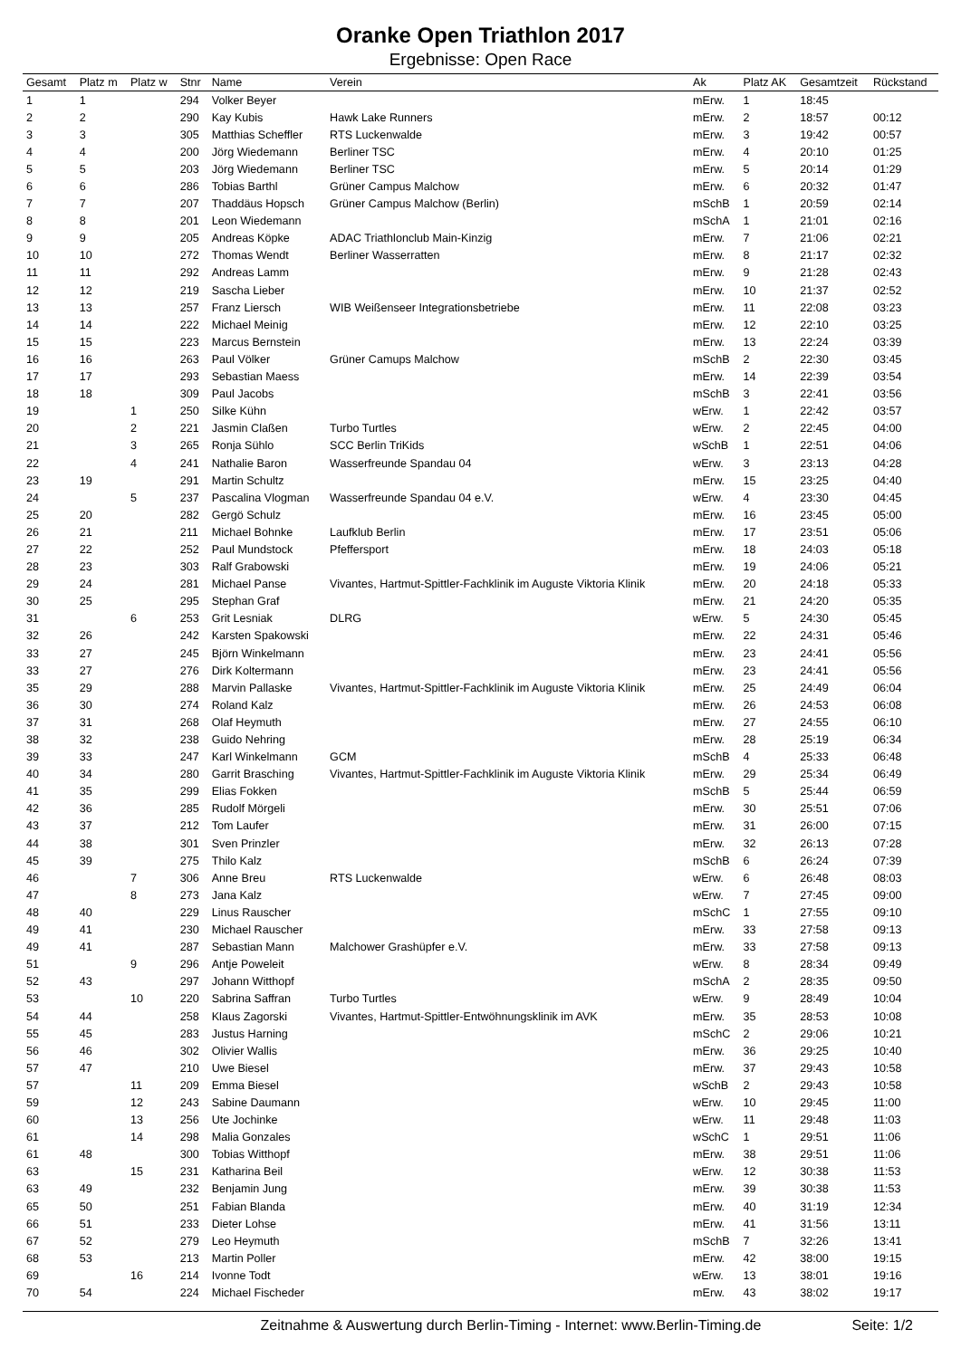Oranke Open Triathlon 2017
Ergebnisse: Open Race
| Gesamt | Platz m | Platz w | Stnr | Name | Verein | Ak | Platz AK | Gesamtzeit | Rückstand |
| --- | --- | --- | --- | --- | --- | --- | --- | --- | --- |
| 1 | 1 | | 294 | Volker Beyer | | mErw. | 1 | 18:45 | |
| 2 | 2 | | 290 | Kay Kubis | Hawk Lake Runners | mErw. | 2 | 18:57 | 00:12 |
| 3 | 3 | | 305 | Matthias Scheffler | RTS Luckenwalde | mErw. | 3 | 19:42 | 00:57 |
| 4 | 4 | | 200 | Jörg Wiedemann | Berliner TSC | mErw. | 4 | 20:10 | 01:25 |
| 5 | 5 | | 203 | Jörg Wiedemann | Berliner TSC | mErw. | 5 | 20:14 | 01:29 |
| 6 | 6 | | 286 | Tobias Barthl | Grüner Campus Malchow | mErw. | 6 | 20:32 | 01:47 |
| 7 | 7 | | 207 | Thaddäus Hopsch | Grüner Campus Malchow (Berlin) | mSchB | 1 | 20:59 | 02:14 |
| 8 | 8 | | 201 | Leon Wiedemann | | mSchA | 1 | 21:01 | 02:16 |
| 9 | 9 | | 205 | Andreas Köpke | ADAC Triathlonclub Main-Kinzig | mErw. | 7 | 21:06 | 02:21 |
| 10 | 10 | | 272 | Thomas Wendt | Berliner Wasserratten | mErw. | 8 | 21:17 | 02:32 |
| 11 | 11 | | 292 | Andreas Lamm | | mErw. | 9 | 21:28 | 02:43 |
| 12 | 12 | | 219 | Sascha Lieber | | mErw. | 10 | 21:37 | 02:52 |
| 13 | 13 | | 257 | Franz Liersch | WIB Weißenseer Integrationsbetriebe | mErw. | 11 | 22:08 | 03:23 |
| 14 | 14 | | 222 | Michael Meinig | | mErw. | 12 | 22:10 | 03:25 |
| 15 | 15 | | 223 | Marcus Bernstein | | mErw. | 13 | 22:24 | 03:39 |
| 16 | 16 | | 263 | Paul Völker | Grüner Camups Malchow | mSchB | 2 | 22:30 | 03:45 |
| 17 | 17 | | 293 | Sebastian Maess | | mErw. | 14 | 22:39 | 03:54 |
| 18 | 18 | | 309 | Paul Jacobs | | mSchB | 3 | 22:41 | 03:56 |
| 19 | | 1 | 250 | Silke Kühn | | wErw. | 1 | 22:42 | 03:57 |
| 20 | | 2 | 221 | Jasmin Claßen | Turbo Turtles | wErw. | 2 | 22:45 | 04:00 |
| 21 | | 3 | 265 | Ronja Sühlo | SCC Berlin TriKids | wSchB | 1 | 22:51 | 04:06 |
| 22 | | 4 | 241 | Nathalie Baron | Wasserfreunde Spandau 04 | wErw. | 3 | 23:13 | 04:28 |
| 23 | 19 | | 291 | Martin Schultz | | mErw. | 15 | 23:25 | 04:40 |
| 24 | | 5 | 237 | Pascalina Vlogman | Wasserfreunde Spandau 04 e.V. | wErw. | 4 | 23:30 | 04:45 |
| 25 | 20 | | 282 | Gergö Schulz | | mErw. | 16 | 23:45 | 05:00 |
| 26 | 21 | | 211 | Michael Bohnke | Laufklub Berlin | mErw. | 17 | 23:51 | 05:06 |
| 27 | 22 | | 252 | Paul Mundstock | Pfeffersport | mErw. | 18 | 24:03 | 05:18 |
| 28 | 23 | | 303 | Ralf Grabowski | | mErw. | 19 | 24:06 | 05:21 |
| 29 | 24 | | 281 | Michael Panse | Vivantes, Hartmut-Spittler-Fachklinik im Auguste Viktoria Klinik | mErw. | 20 | 24:18 | 05:33 |
| 30 | 25 | | 295 | Stephan Graf | | mErw. | 21 | 24:20 | 05:35 |
| 31 | | 6 | 253 | Grit Lesniak | DLRG | wErw. | 5 | 24:30 | 05:45 |
| 32 | 26 | | 242 | Karsten Spakowski | | mErw. | 22 | 24:31 | 05:46 |
| 33 | 27 | | 245 | Björn Winkelmann | | mErw. | 23 | 24:41 | 05:56 |
| 33 | 27 | | 276 | Dirk Koltermann | | mErw. | 23 | 24:41 | 05:56 |
| 35 | 29 | | 288 | Marvin Pallaske | Vivantes, Hartmut-Spittler-Fachklinik im Auguste Viktoria Klinik | mErw. | 25 | 24:49 | 06:04 |
| 36 | 30 | | 274 | Roland Kalz | | mErw. | 26 | 24:53 | 06:08 |
| 37 | 31 | | 268 | Olaf Heymuth | | mErw. | 27 | 24:55 | 06:10 |
| 38 | 32 | | 238 | Guido Nehring | | mErw. | 28 | 25:19 | 06:34 |
| 39 | 33 | | 247 | Karl Winkelmann | GCM | mSchB | 4 | 25:33 | 06:48 |
| 40 | 34 | | 280 | Garrit Brasching | Vivantes, Hartmut-Spittler-Fachklinik im Auguste Viktoria Klinik | mErw. | 29 | 25:34 | 06:49 |
| 41 | 35 | | 299 | Elias Fokken | | mSchB | 5 | 25:44 | 06:59 |
| 42 | 36 | | 285 | Rudolf Mörgeli | | mErw. | 30 | 25:51 | 07:06 |
| 43 | 37 | | 212 | Tom Laufer | | mErw. | 31 | 26:00 | 07:15 |
| 44 | 38 | | 301 | Sven Prinzler | | mErw. | 32 | 26:13 | 07:28 |
| 45 | 39 | | 275 | Thilo Kalz | | mSchB | 6 | 26:24 | 07:39 |
| 46 | | 7 | 306 | Anne Breu | RTS Luckenwalde | wErw. | 6 | 26:48 | 08:03 |
| 47 | | 8 | 273 | Jana Kalz | | wErw. | 7 | 27:45 | 09:00 |
| 48 | 40 | | 229 | Linus Rauscher | | mSchC | 1 | 27:55 | 09:10 |
| 49 | 41 | | 230 | Michael Rauscher | | mErw. | 33 | 27:58 | 09:13 |
| 49 | 41 | | 287 | Sebastian Mann | Malchower Grashüpfer e.V. | mErw. | 33 | 27:58 | 09:13 |
| 51 | | 9 | 296 | Antje Poweleit | | wErw. | 8 | 28:34 | 09:49 |
| 52 | 43 | | 297 | Johann Witthopf | | mSchA | 2 | 28:35 | 09:50 |
| 53 | | 10 | 220 | Sabrina Saffran | Turbo Turtles | wErw. | 9 | 28:49 | 10:04 |
| 54 | 44 | | 258 | Klaus Zagorski | Vivantes, Hartmut-Spittler-Entwöhnungsklinik im AVK | mErw. | 35 | 28:53 | 10:08 |
| 55 | 45 | | 283 | Justus Harning | | mSchC | 2 | 29:06 | 10:21 |
| 56 | 46 | | 302 | Olivier Wallis | | mErw. | 36 | 29:25 | 10:40 |
| 57 | 47 | | 210 | Uwe Biesel | | mErw. | 37 | 29:43 | 10:58 |
| 57 | | 11 | 209 | Emma Biesel | | wSchB | 2 | 29:43 | 10:58 |
| 59 | | 12 | 243 | Sabine Daumann | | wErw. | 10 | 29:45 | 11:00 |
| 60 | | 13 | 256 | Ute Jochinke | | wErw. | 11 | 29:48 | 11:03 |
| 61 | | 14 | 298 | Malia Gonzales | | wSchC | 1 | 29:51 | 11:06 |
| 61 | 48 | | 300 | Tobias Witthopf | | mErw. | 38 | 29:51 | 11:06 |
| 63 | | 15 | 231 | Katharina Beil | | wErw. | 12 | 30:38 | 11:53 |
| 63 | 49 | | 232 | Benjamin Jung | | mErw. | 39 | 30:38 | 11:53 |
| 65 | 50 | | 251 | Fabian Blanda | | mErw. | 40 | 31:19 | 12:34 |
| 66 | 51 | | 233 | Dieter Lohse | | mErw. | 41 | 31:56 | 13:11 |
| 67 | 52 | | 279 | Leo Heymuth | | mSchB | 7 | 32:26 | 13:41 |
| 68 | 53 | | 213 | Martin Poller | | mErw. | 42 | 38:00 | 19:15 |
| 69 | | 16 | 214 | Ivonne Todt | | wErw. | 13 | 38:01 | 19:16 |
| 70 | 54 | | 224 | Michael Fischeder | | mErw. | 43 | 38:02 | 19:17 |
Zeitnahme & Auswertung durch Berlin-Timing - Internet: www.Berlin-Timing.de Seite: 1/2